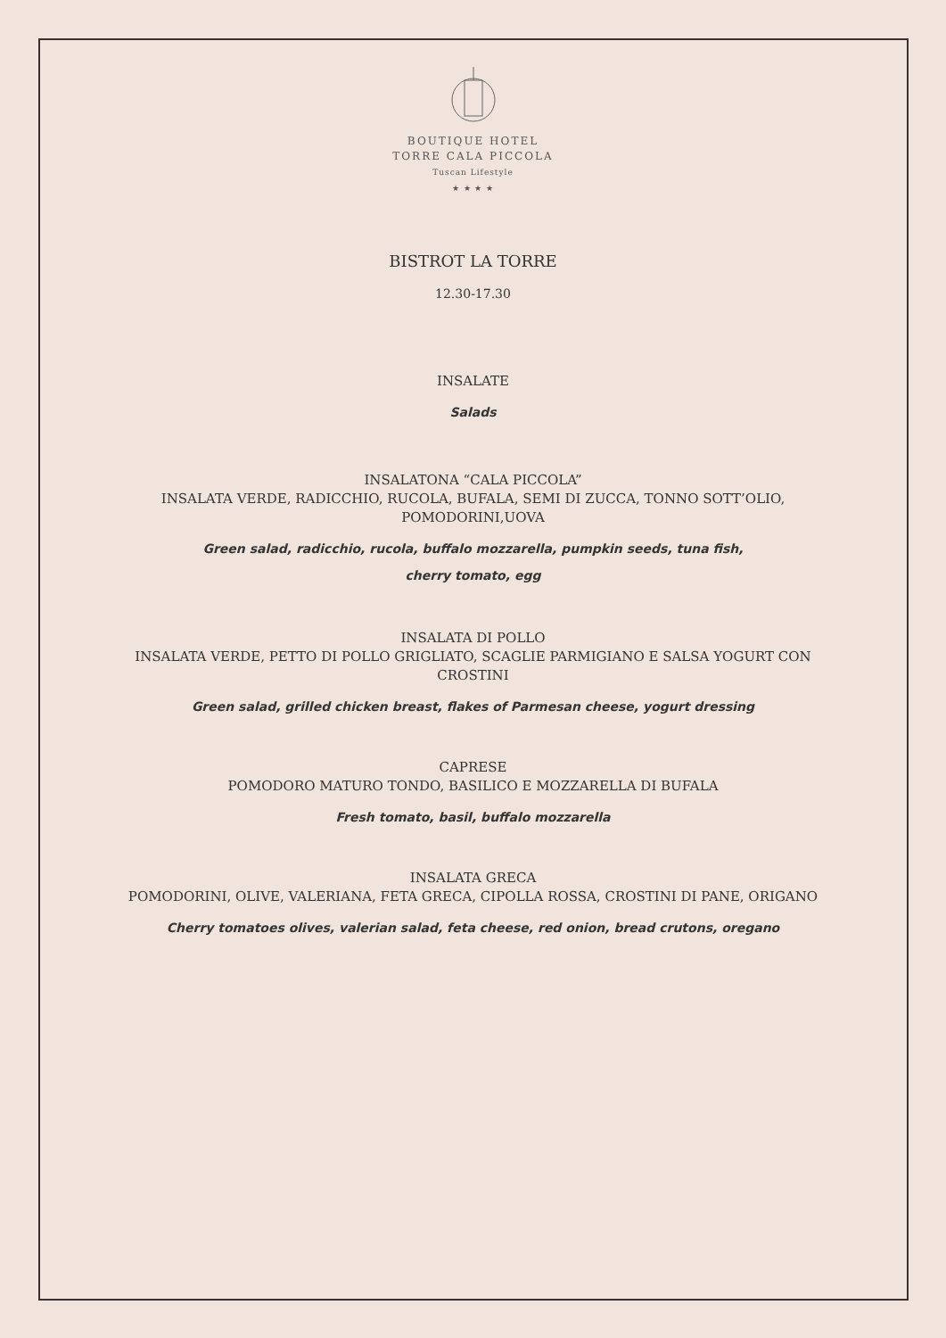BOUTIQUE HOTEL
TORRE CALA PICCOLA
Tuscan Lifestyle
★ ★ ★ ★
BISTROT LA TORRE
12.30-17.30
INSALATE
Salads
INSALATONA “CALA PICCOLA”
INSALATA VERDE, RADICCHIO, RUCOLA, BUFALA, SEMI DI ZUCCA, TONNO SOTT’OLIO,
POMODORINI,UOVA
Green salad, radicchio, rucola, buffalo mozzarella, pumpkin seeds, tuna fish,
cherry tomato, egg
INSALATA DI POLLO
INSALATA VERDE, PETTO DI POLLO GRIGLIATO, SCAGLIE PARMIGIANO E SALSA YOGURT CON
CROSTINI
Green salad, grilled chicken breast, flakes of Parmesan cheese, yogurt dressing
CAPRESE
POMODORO MATURO TONDO, BASILICO E MOZZARELLA DI BUFALA
Fresh tomato, basil, buffalo mozzarella
INSALATA GRECA
POMODORINI, OLIVE, VALERIANA, FETA GRECA, CIPOLLA ROSSA, CROSTINI DI PANE, ORIGANO
Cherry tomatoes olives, valerian salad, feta cheese, red onion, bread crutons, oregano